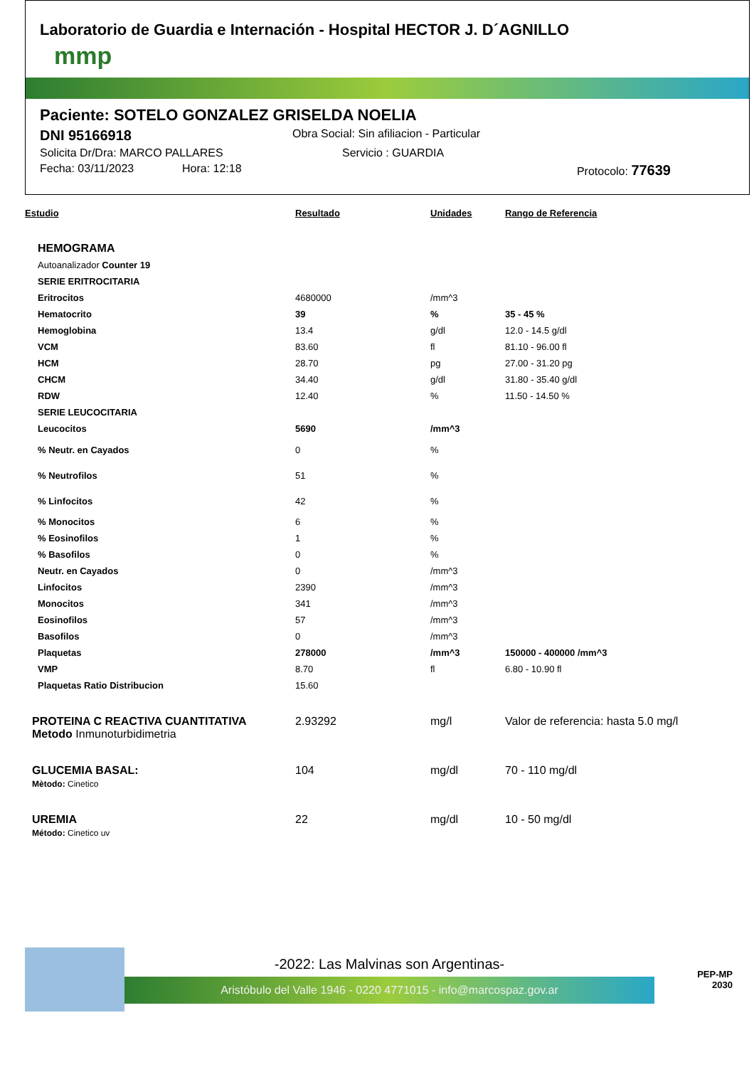Laboratorio de Guardia e Internación - Hospital HECTOR J. D´AGNILLO
mmp
Paciente: SOTELO GONZALEZ GRISELDA NOELIA
DNI 95166918 Obra Social: Sin afiliacion - Particular
Solicita Dr/Dra: MARCO PALLARES Servicio : GUARDIA
Fecha: 03/11/2023 Hora: 12:18 Protocolo: 77639
| Estudio | Resultado | Unidades | Rango de Referencia |
| --- | --- | --- | --- |
| HEMOGRAMA | | | |
| Autoanalizador Counter 19 | | | |
| SERIE ERITROCITARIA | | | |
| Eritrocitos | 4680000 | /mm^3 | |
| Hematocrito | 39 | % | 35 - 45 % |
| Hemoglobina | 13.4 | g/dl | 12.0 - 14.5 g/dl |
| VCM | 83.60 | fl | 81.10 - 96.00 fl |
| HCM | 28.70 | pg | 27.00 - 31.20 pg |
| CHCM | 34.40 | g/dl | 31.80 - 35.40 g/dl |
| RDW | 12.40 | % | 11.50 - 14.50 % |
| SERIE LEUCOCITARIA | | | |
| Leucocitos | 5690 | /mm^3 | |
| % Neutr. en Cayados | 0 | % | |
| % Neutrofilos | 51 | % | |
| % Linfocitos | 42 | % | |
| % Monocitos | 6 | % | |
| % Eosinofilos | 1 | % | |
| % Basofilos | 0 | % | |
| Neutr. en Cayados | 0 | /mm^3 | |
| Linfocitos | 2390 | /mm^3 | |
| Monocitos | 341 | /mm^3 | |
| Eosinofilos | 57 | /mm^3 | |
| Basofilos | 0 | /mm^3 | |
| Plaquetas | 278000 | /mm^3 | 150000 - 400000 /mm^3 |
| VMP | 8.70 | fl | 6.80 - 10.90 fl |
| Plaquetas Ratio Distribucion | 15.60 | | |
| PROTEINA C REACTIVA CUANTITATIVA Metodo Inmunoturbidimetria | 2.93292 | mg/l | Valor de referencia: hasta 5.0 mg/l |
| GLUCEMIA BASAL: Mètodo: Cinetico | 104 | mg/dl | 70 - 110 mg/dl |
| UREMIA Método: Cinetico uv | 22 | mg/dl | 10 - 50 mg/dl |
-2022: Las Malvinas son Argentinas-
Aristóbulo del Valle 1946 - 0220 4771015 - info@marcospaz.gov.ar
PEP-MP
2030